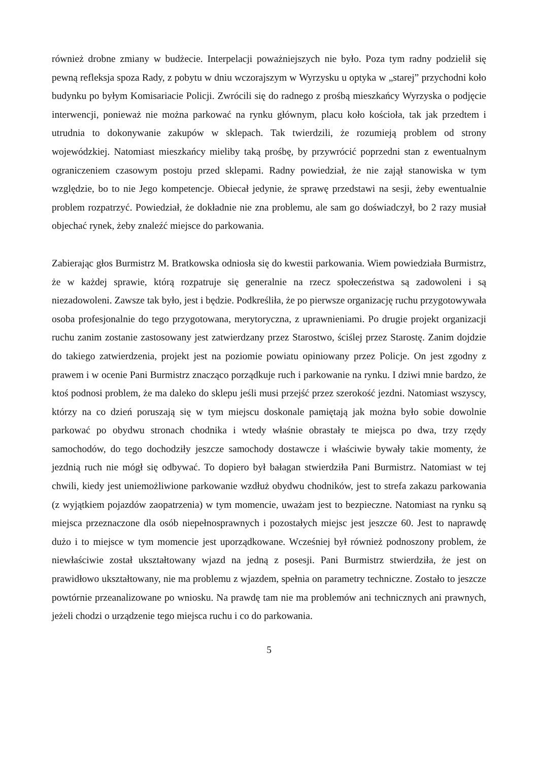również drobne zmiany w budżecie. Interpelacji poważniejszych nie było. Poza tym radny podzielił się pewną refleksja spoza Rady, z pobytu w dniu wczorajszym w Wyrzysku u optyka w „starej” przychodni koło budynku po byłym Komisariacie Policji. Zwrócili się do radnego z prośbą mieszkańcy Wyrzyska o podjęcie interwencji, ponieważ nie można parkować na rynku głównym, placu koło kościoła, tak jak przedtem i utrudnia to dokonywanie zakupów w sklepach. Tak twierdzili, że rozumieją problem od strony wojewódzkiej. Natomiast mieszkańcy mieliby taką prośbę, by przywrócić poprzedni stan z ewentualnym ograniczeniem czasowym postoju przed sklepami. Radny powiedział, że nie zajął stanowiska w tym względzie, bo to nie Jego kompetencje. Obiecał jedynie, że sprawę przedstawi na sesji, żeby ewentualnie problem rozpatrzyć. Powiedział, że dokładnie nie zna problemu, ale sam go doświadczył, bo 2 razy musiał objechać rynek, żeby znaleźć miejsce do parkowania.
Zabierając głos Burmistrz M. Bratkowska odniosła się do kwestii parkowania. Wiem powiedziała Burmistrz, że w każdej sprawie, którą rozpatruje się generalnie na rzecz społeczeństwa są zadowoleni i są niezadowoleni. Zawsze tak było, jest i będzie. Podkreśliła, że po pierwsze organizację ruchu przygotowywała osoba profesjonalnie do tego przygotowana, merytoryczna, z uprawnieniami. Po drugie projekt organizacji ruchu zanim zostanie zastosowany jest zatwierdzany przez Starostwo, ściślej przez Starostę. Zanim dojdzie do takiego zatwierdzenia, projekt jest na poziomie powiatu opiniowany przez Policje. On jest zgodny z prawem i w ocenie Pani Burmistrz znacząco porządkuje ruch i parkowanie na rynku. I dziwi mnie bardzo, że ktoś podnosi problem, że ma daleko do sklepu jeśli musi przejść przez szerokość jezdni. Natomiast wszyscy, którzy na co dzień poruszają się w tym miejscu doskonale pamiętają jak można było sobie dowolnie parkować po obydwu stronach chodnika i wtedy właśnie obrastały te miejsca po dwa, trzy rzędy samochodów, do tego dochodziły jeszcze samochody dostawcze i właściwie bywały takie momenty, że jezdnią ruch nie mógł się odbywać. To dopiero był bałagan stwierdziła Pani Burmistrz. Natomiast w tej chwili, kiedy jest uniemożliwione parkowanie wzdłuż obydwu chodników, jest to strefa zakazu parkowania (z wyjątkiem pojazdów zaopatrzenia) w tym momencie, uważam jest to bezpieczne. Natomiast na rynku są miejsca przeznaczone dla osób niepełnosprawnych i pozostałych miejsc jest jeszcze 60. Jest to naprawdę dużo i to miejsce w tym momencie jest uporządkowane. Wcześniej był również podnoszony problem, że niewłaściwie został ukształtowany wjazd na jedną z posesji. Pani Burmistrz stwierdziła, że jest on prawidłowo ukształtowany, nie ma problemu z wjazdem, spełnia on parametry techniczne. Zostało to jeszcze powtórnie przeanalizowane po wniosku. Na prawdę tam nie ma problemów ani technicznych ani prawnych, jeżeli chodzi o urządzenie tego miejsca ruchu i co do parkowania.
5